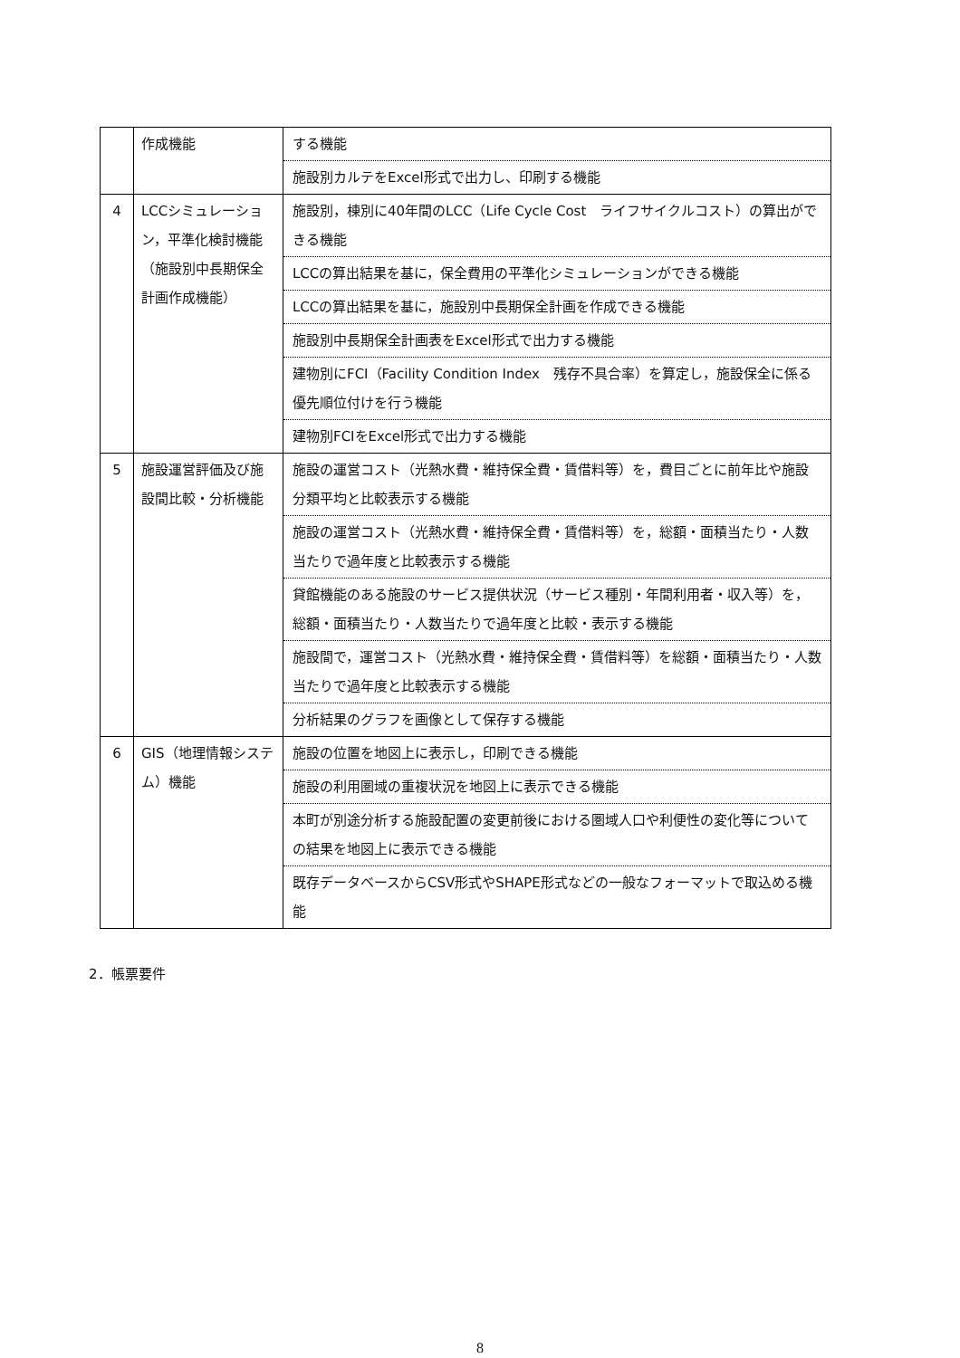| | 作成機能 | する機能 |
| | | 施設別カルテをExcel形式で出力し、印刷する機能 |
| 4 | LCCシミュレーション，平準化検討機能（施設別中長期保全計画作成機能） | 施設別，棟別に40年間のLCC（Life Cycle Cost ライフサイクルコスト）の算出ができる機能 |
| | | LCCの算出結果を基に，保全費用の平準化シミュレーションができる機能 |
| | | LCCの算出結果を基に，施設別中長期保全計画を作成できる機能 |
| | | 施設別中長期保全計画表をExcel形式で出力する機能 |
| | | 建物別にFCI（Facility Condition Index 残存不具合率）を算定し，施設保全に係る優先順位付けを行う機能 |
| | | 建物別FCIをExcel形式で出力する機能 |
| 5 | 施設運営評価及び施設間比較・分析機能 | 施設の運営コスト（光熱水費・維持保全費・賃借料等）を，費目ごとに前年比や施設分類平均と比較表示する機能 |
| | | 施設の運営コスト（光熱水費・維持保全費・賃借料等）を，総額・面積当たり・人数当たりで過年度と比較表示する機能 |
| | | 貸館機能のある施設のサービス提供状況（サービス種別・年間利用者・収入等）を，総額・面積当たり・人数当たりで過年度と比較・表示する機能 |
| | | 施設間で，運営コスト（光熱水費・維持保全費・賃借料等）を総額・面積当たり・人数当たりで過年度と比較表示する機能 |
| | | 分析結果のグラフを画像として保存する機能 |
| 6 | GIS（地理情報システム）機能 | 施設の位置を地図上に表示し，印刷できる機能 |
| | | 施設の利用圏域の重複状況を地図上に表示できる機能 |
| | | 本町が別途分析する施設配置の変更前後における圏域人口や利便性の変化等についての結果を地図上に表示できる機能 |
| | | 既存データベースからCSV形式やSHAPE形式などの一般なフォーマットで取込める機能 |
2．帳票要件
8